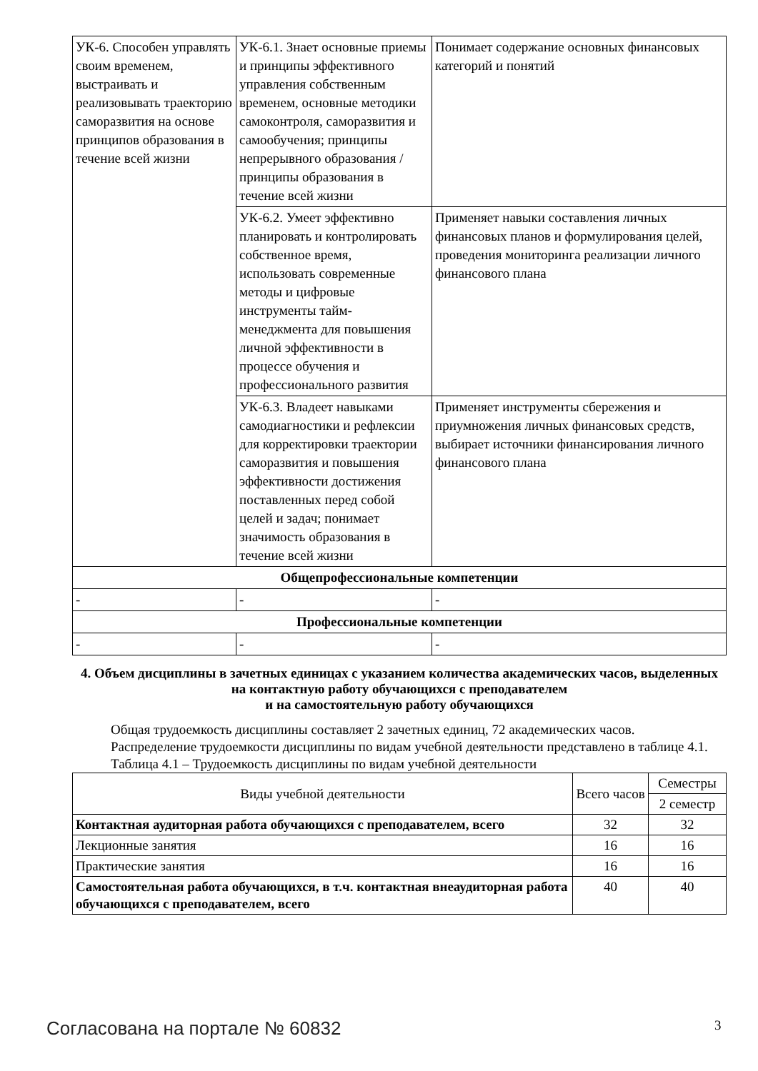| УК-6. Способен управлять своим временем, выстраивать и реализовывать траекторию саморазвития на основе принципов образования в течение всей жизни | УК-6.1. Знает основные приемы и принципы эффективного управления собственным временем, основные методики самоконтроля, саморазвития и самообучения; принципы непрерывного образования / принципы образования в течение всей жизни | Понимает содержание основных финансовых категорий и понятий |
| | УК-6.2. Умеет эффективно планировать и контролировать собственное время, использовать современные методы и цифровые инструменты тайм-менеджмента для повышения личной эффективности в процессе обучения и профессионального развития | Применяет навыки составления личных финансовых планов и формулирования целей, проведения мониторинга реализации личного финансового плана |
| | УК-6.3. Владеет навыками самодиагностики и рефлексии для корректировки траектории саморазвития и повышения эффективности достижения поставленных перед собой целей и задач; понимает значимость образования в течение всей жизни | Применяет инструменты сбережения и приумножения личных финансовых средств, выбирает источники финансирования личного финансового плана |
| Общепрофессиональные компетенции | | |
| - | - | - |
| Профессиональные компетенции | | |
| - | - | - |
4. Объем дисциплины в зачетных единицах с указанием количества академических часов, выделенных на контактную работу обучающихся с преподавателем
и на самостоятельную работу обучающихся
Общая трудоемкость дисциплины составляет 2 зачетных единиц, 72 академических часов.
Распределение трудоемкости дисциплины по видам учебной деятельности представлено в таблице 4.1.
Таблица 4.1 – Трудоемкость дисциплины по видам учебной деятельности
| Виды учебной деятельности | Всего часов | Семестры |
| --- | --- | --- |
| | | 2 семестр |
| Контактная аудиторная работа обучающихся с преподавателем, всего | 32 | 32 |
| Лекционные занятия | 16 | 16 |
| Практические занятия | 16 | 16 |
| Самостоятельная работа обучающихся, в т.ч. контактная внеаудиторная работа обучающихся с преподавателем, всего | 40 | 40 |
Согласована на портале № 60832 3